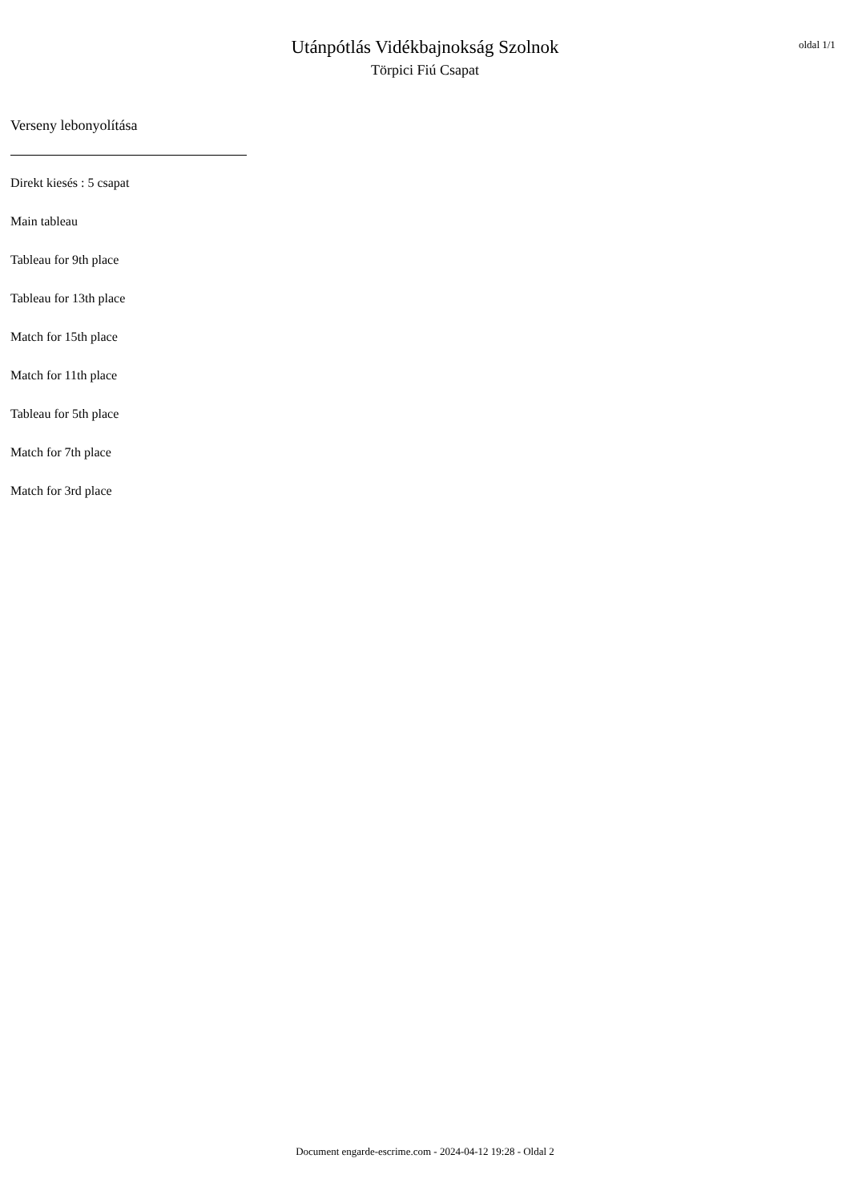Utánpótlás Vidékbajnokság Szolnok
Törpici Fiú Csapat
oldal 1/1
Verseny lebonyolítása
Direkt kiesés : 5 csapat
Main tableau
Tableau for 9th place
Tableau for 13th place
Match for 15th place
Match for 11th place
Tableau for 5th place
Match for 7th place
Match for 3rd place
Document engarde-escrime.com - 2024-04-12 19:28 - Oldal 2